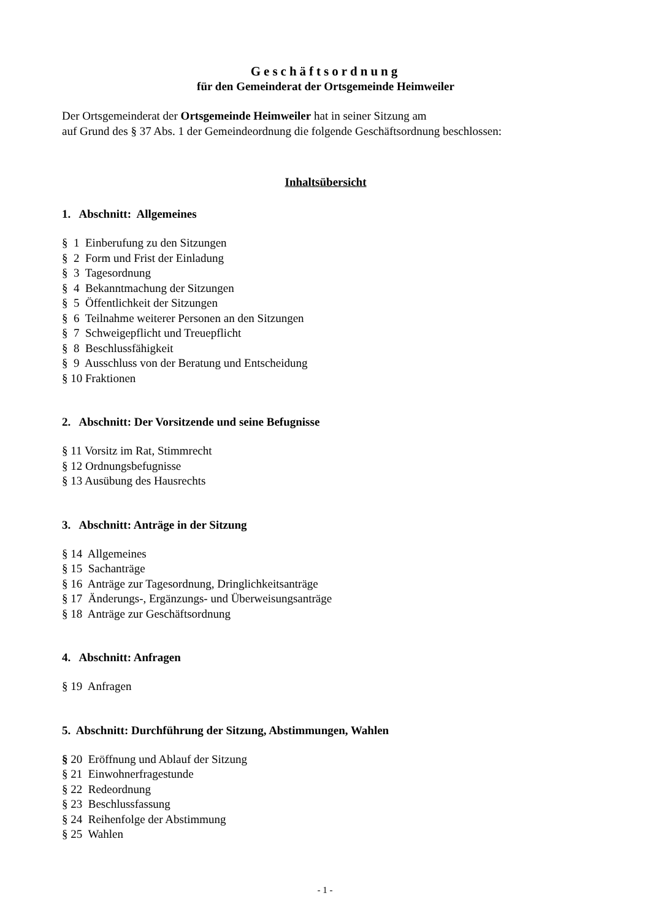Geschäftsordnung
für den Gemeinderat der Ortsgemeinde Heimweiler
Der Ortsgemeinderat der Ortsgemeinde Heimweiler hat in seiner Sitzung am
auf Grund des § 37 Abs. 1 der Gemeindeordnung die folgende Geschäftsordnung beschlossen:
Inhaltsübersicht
1. Abschnitt: Allgemeines
§ 1 Einberufung zu den Sitzungen
§ 2 Form und Frist der Einladung
§ 3 Tagesordnung
§ 4 Bekanntmachung der Sitzungen
§ 5 Öffentlichkeit der Sitzungen
§ 6 Teilnahme weiterer Personen an den Sitzungen
§ 7 Schweigepflicht und Treuepflicht
§ 8 Beschlussfähigkeit
§ 9 Ausschluss von der Beratung und Entscheidung
§ 10 Fraktionen
2. Abschnitt: Der Vorsitzende und seine Befugnisse
§ 11 Vorsitz im Rat, Stimmrecht
§ 12 Ordnungsbefugnisse
§ 13 Ausübung des Hausrechts
3. Abschnitt: Anträge in der Sitzung
§ 14 Allgemeines
§ 15 Sachanträge
§ 16 Anträge zur Tagesordnung, Dringlichkeitsanträge
§ 17 Änderungs-, Ergänzungs- und Überweisungsanträge
§ 18 Anträge zur Geschäftsordnung
4. Abschnitt: Anfragen
§ 19 Anfragen
5. Abschnitt: Durchführung der Sitzung, Abstimmungen, Wahlen
§ 20 Eröffnung und Ablauf der Sitzung
§ 21 Einwohnerfragestunde
§ 22 Redeordnung
§ 23 Beschlussfassung
§ 24 Reihenfolge der Abstimmung
§ 25 Wahlen
- 1 -